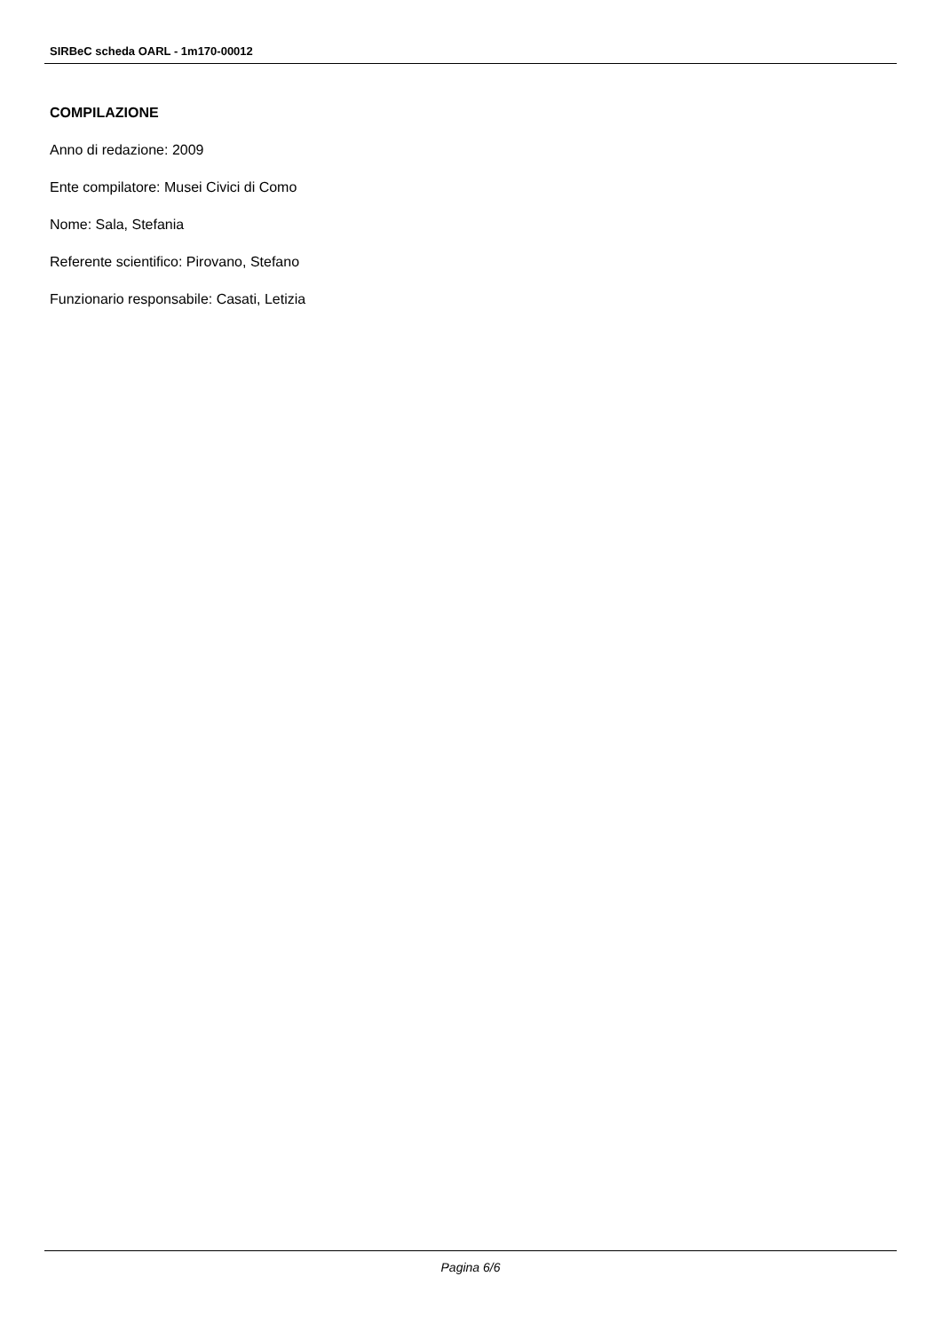SIRBeC scheda OARL - 1m170-00012
COMPILAZIONE
Anno di redazione: 2009
Ente compilatore: Musei Civici di Como
Nome: Sala, Stefania
Referente scientifico: Pirovano, Stefano
Funzionario responsabile: Casati, Letizia
Pagina 6/6